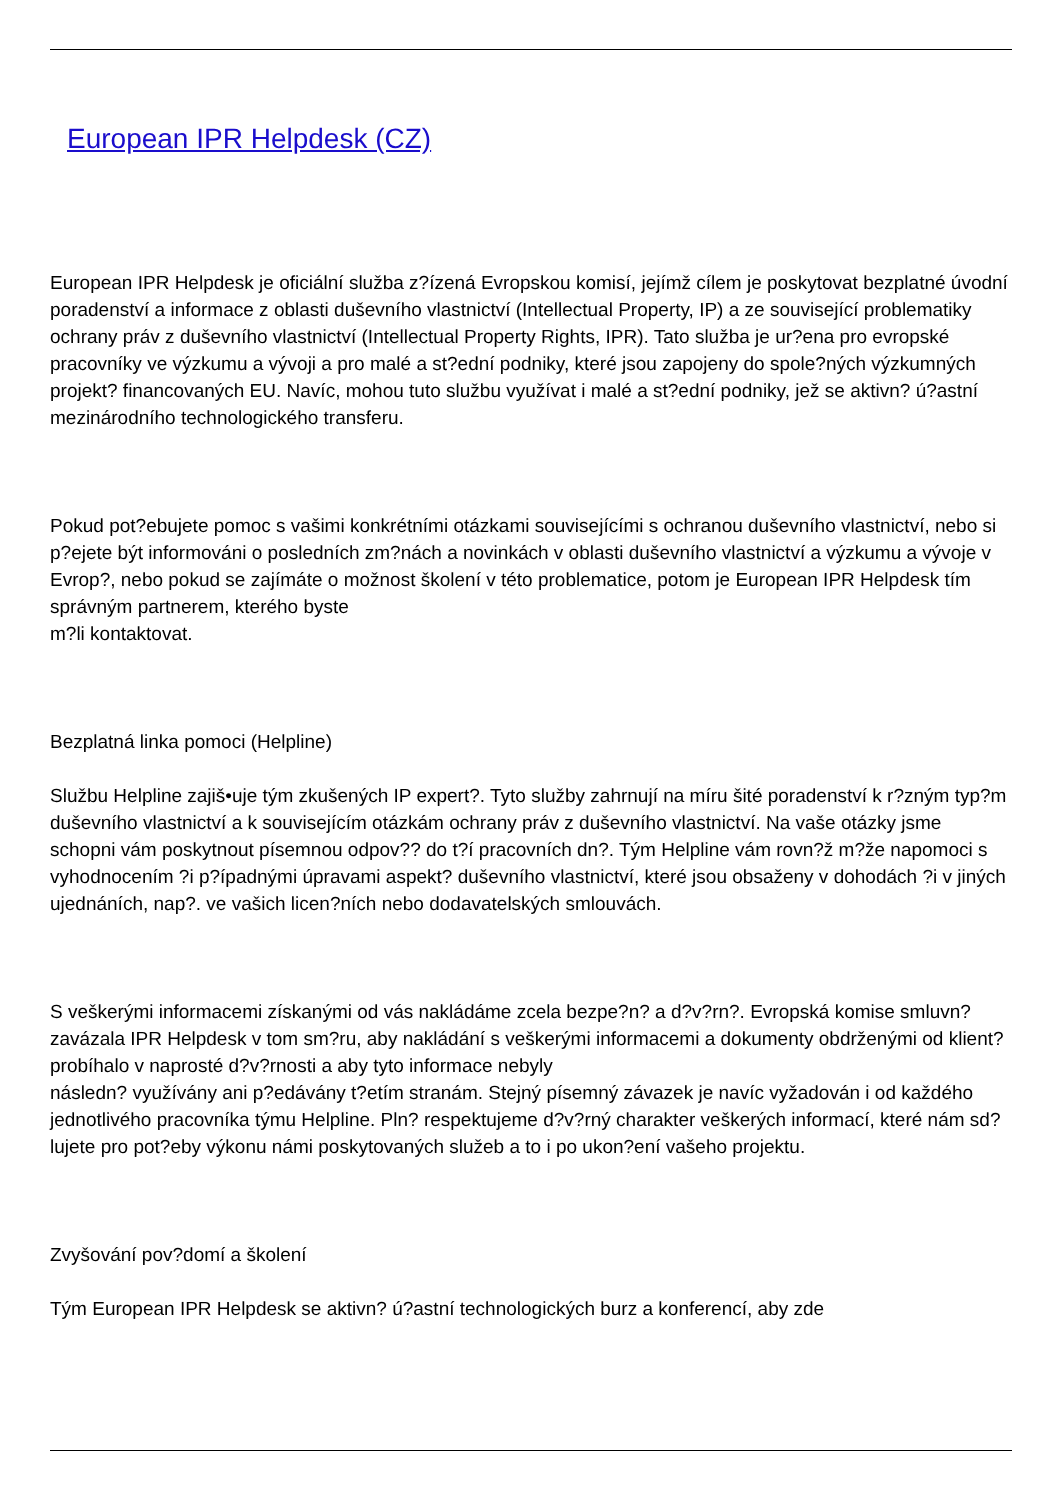European IPR Helpdesk (CZ)
European IPR Helpdesk je oficiální služba z?ízená Evropskou komisí, jejímž cílem je poskytovat bezplatné úvodní poradenství a informace z oblasti duševního vlastnictví (Intellectual Property, IP) a ze související problematiky ochrany práv z duševního vlastnictví (Intellectual Property Rights, IPR). Tato služba je ur?ena pro evropské pracovníky ve výzkumu a vývoji a pro malé a st?ední podniky, které jsou zapojeny do spole?ných výzkumných projekt? financovaných EU. Navíc, mohou tuto službu využívat i malé a st?ední podniky, jež se aktivn? ú?astní mezinárodního technologického transferu.
Pokud pot?ebujete pomoc s vašimi konkrétními otázkami souvisejícími s ochranou duševního vlastnictví, nebo si p?ejete být informováni o posledních zm?nách a novinkách v oblasti duševního vlastnictví a výzkumu a vývoje v Evrop?, nebo pokud se zajímáte o možnost školení v této problematice, potom je European IPR Helpdesk tím správným partnerem, kterého byste
m?li kontaktovat.
Bezplatná linka pomoci (Helpline)
Službu Helpline zajiš•uje tým zkušených IP expert?. Tyto služby zahrnují na míru šité poradenství k r?zným typ?m duševního vlastnictví a k souvisejícím otázkám ochrany práv z duševního vlastnictví. Na vaše otázky jsme schopni vám poskytnout písemnou odpov?? do t?í pracovních dn?. Tým Helpline vám rovn?ž m?že napomoci s vyhodnocením ?i p?ípadnými úpravami aspekt? duševního vlastnictví, které jsou obsaženy v dohodách ?i v jiných ujednáních, nap?. ve vašich licen?ních nebo dodavatelských smlouvách.
S veškerými informacemi získanými od vás nakládáme zcela bezpe?n? a d?v?rn?. Evropská komise smluvn? zavázala IPR Helpdesk v tom sm?ru, aby nakládání s veškerými informacemi a dokumenty obdrženými od klient? probíhalo v naprosté d?v?rnosti a aby tyto informace nebyly
následn? využívány ani p?edávány t?etím stranám. Stejný písemný závazek je navíc vyžadován i od každého jednotlivého pracovníka týmu Helpline. Pln? respektujeme d?v?rný charakter veškerých informací, které nám sd?lujete pro pot?eby výkonu námi poskytovaných služeb a to i po ukon?ení vašeho projektu.
Zvyšování pov?domí a školení
Tým European IPR Helpdesk se aktivn? ú?astní technologických burz a konferencí, aby zde